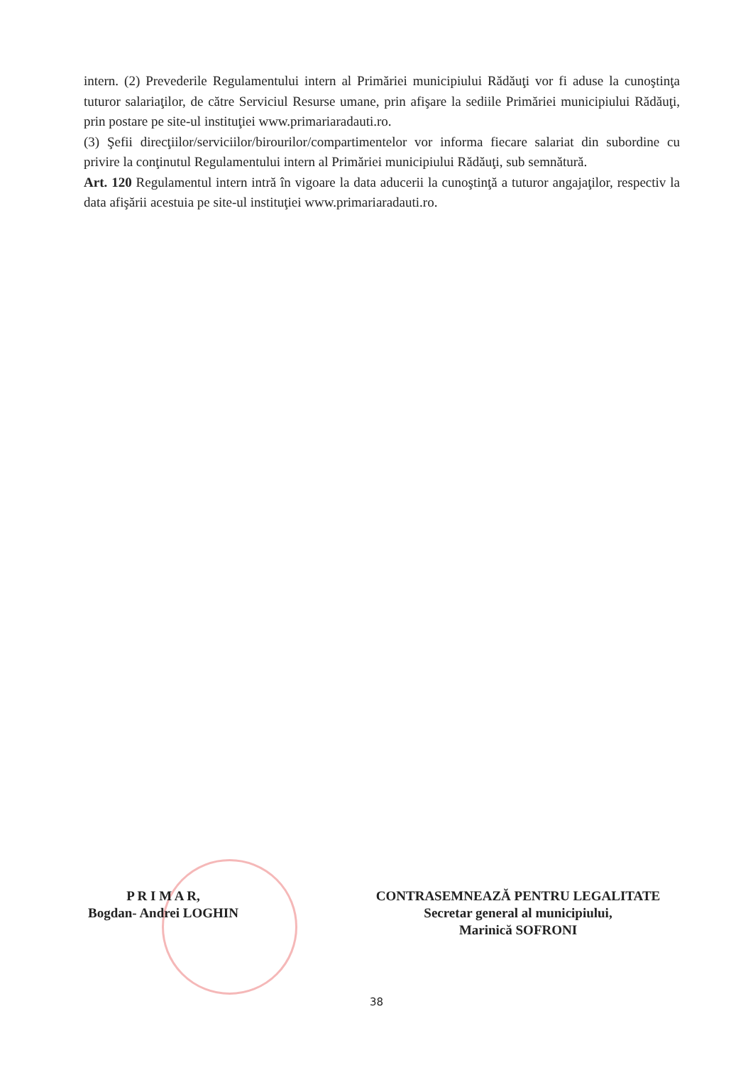intern. (2) Prevederile Regulamentului intern al Primăriei municipiului Rădăuţi vor fi aduse la cunoştinţa tuturor salariaţilor, de către Serviciul Resurse umane, prin afişare la sediile Primăriei municipiului Rădăuţi, prin postare pe site-ul instituţiei www.primariaradauti.ro.
(3) Şefii direcţiilor/serviciilor/birourilor/compartimentelor vor informa fiecare salariat din subordine cu privire la conţinutul Regulamentului intern al Primăriei municipiului Rădăuţi, sub semnătură.
Art. 120 Regulamentul intern intră în vigoare la data aducerii la cunoştinţă a tuturor angajaţilor, respectiv la data afişării acestuia pe site-ul instituţiei www.primariaradauti.ro.
P R I M A R,
Bogdan- Andrei LOGHIN
CONTRASEMNEAZĂ PENTRU LEGALITATE
Secretar general al municipiului,
Marinică SOFRONI
38